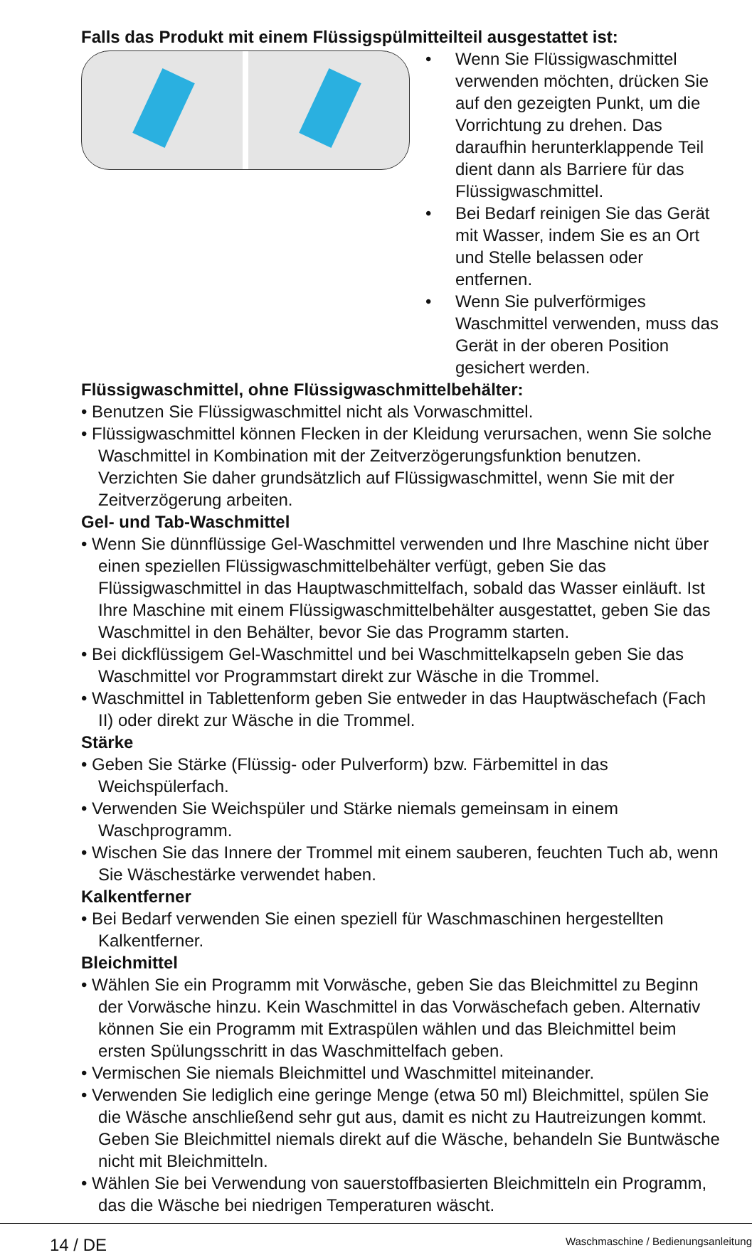Falls das Produkt mit einem Flüssigspülmitteilteil ausgestattet ist:
• Wenn Sie Flüssigwaschmittel verwenden möchten, drücken Sie auf den gezeigten Punkt, um die Vorrichtung zu drehen. Das daraufhin herunterklappende Teil dient dann als Barriere für das Flüssigwaschmittel.
• Bei Bedarf reinigen Sie das Gerät mit Wasser, indem Sie es an Ort und Stelle belassen oder entfernen.
• Wenn Sie pulverförmiges Waschmittel verwenden, muss das Gerät in der oberen Position gesichert werden.
Flüssigwaschmittel, ohne Flüssigwaschmittelbehälter:
• Benutzen Sie Flüssigwaschmittel nicht als Vorwaschmittel.
• Flüssigwaschmittel können Flecken in der Kleidung verursachen, wenn Sie solche Waschmittel in Kombination mit der Zeitverzögerungsfunktion benutzen. Verzichten Sie daher grundsätzlich auf Flüssigwaschmittel, wenn Sie mit der Zeitverzögerung arbeiten.
Gel- und Tab-Waschmittel
• Wenn Sie dünnflüssige Gel-Waschmittel verwenden und Ihre Maschine nicht über einen speziellen Flüssigwaschmittelbehälter verfügt, geben Sie das Flüssigwaschmittel in das Hauptwaschmittelfach, sobald das Wasser einläuft. Ist Ihre Maschine mit einem Flüssigwaschmittelbehälter ausgestattet, geben Sie das Waschmittel in den Behälter, bevor Sie das Programm starten.
• Bei dickflüssigem Gel-Waschmittel und bei Waschmittelkapseln geben Sie das Waschmittel vor Programmstart direkt zur Wäsche in die Trommel.
• Waschmittel in Tablettenform geben Sie entweder in das Hauptwäschefach (Fach II) oder direkt zur Wäsche in die Trommel.
Stärke
• Geben Sie Stärke (Flüssig- oder Pulverform) bzw. Färbemittel in das Weichspülerfach.
• Verwenden Sie Weichspüler und Stärke niemals gemeinsam in einem Waschprogramm.
• Wischen Sie das Innere der Trommel mit einem sauberen, feuchten Tuch ab, wenn Sie Wäschestärke verwendet haben.
Kalkentferner
• Bei Bedarf verwenden Sie einen speziell für Waschmaschinen hergestellten Kalkentferner.
Bleichmittel
• Wählen Sie ein Programm mit Vorwäsche, geben Sie das Bleichmittel zu Beginn der Vorwäsche hinzu. Kein Waschmittel in das Vorwäschefach geben. Alternativ können Sie ein Programm mit Extraspülen wählen und das Bleichmittel beim ersten Spülungsschritt in das Waschmittelfach geben.
• Vermischen Sie niemals Bleichmittel und Waschmittel miteinander.
• Verwenden Sie lediglich eine geringe Menge (etwa 50 ml) Bleichmittel, spülen Sie die Wäsche anschließend sehr gut aus, damit es nicht zu Hautreizungen kommt. Geben Sie Bleichmittel niemals direkt auf die Wäsche, behandeln Sie Buntwäsche nicht mit Bleichmitteln.
• Wählen Sie bei Verwendung von sauerstoffbasierten Bleichmitteln ein Programm, das die Wäsche bei niedrigen Temperaturen wäscht.
14 / DE Waschmaschine / Bedienungsanleitung